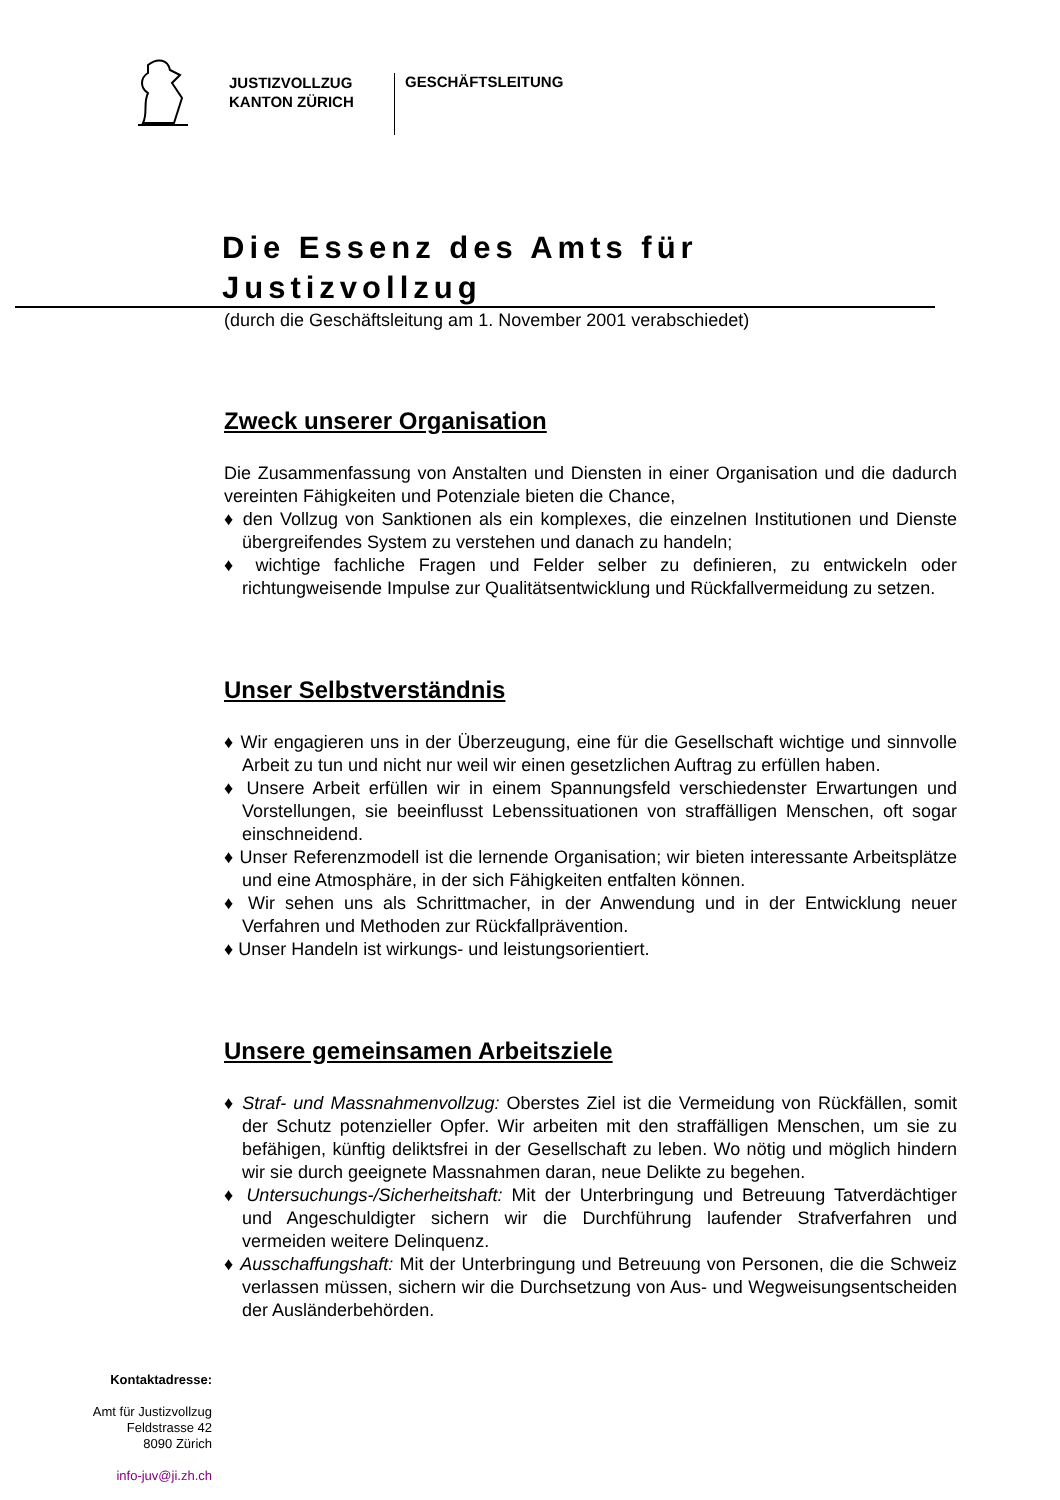JUSTIZVOLLZUG
KANTON ZÜRICH
GESCHÄFTSLEITUNG
Die Essenz des Amts für Justizvollzug
(durch die Geschäftsleitung am 1. November 2001 verabschiedet)
Zweck unserer Organisation
Die Zusammenfassung von Anstalten und Diensten in einer Organisation und die dadurch vereinten Fähigkeiten und Potenziale bieten die Chance,
♦ den Vollzug von Sanktionen als ein komplexes, die einzelnen Institutionen und Dienste übergreifendes System zu verstehen und danach zu handeln;
♦ wichtige fachliche Fragen und Felder selber zu definieren, zu entwickeln oder richtungweisende Impulse zur Qualitätsentwicklung und Rückfallvermeidung zu setzen.
Unser Selbstverständnis
♦ Wir engagieren uns in der Überzeugung, eine für die Gesellschaft wichtige und sinnvolle Arbeit zu tun und nicht nur weil wir einen gesetzlichen Auftrag zu erfüllen haben.
♦ Unsere Arbeit erfüllen wir in einem Spannungsfeld verschiedenster Erwartungen und Vorstellungen, sie beeinflusst Lebenssituationen von straffälligen Menschen, oft sogar einschneidend.
♦ Unser Referenzmodell ist die lernende Organisation; wir bieten interessante Arbeitsplätze und eine Atmosphäre, in der sich Fähigkeiten entfalten können.
♦ Wir sehen uns als Schrittmacher, in der Anwendung und in der Entwicklung neuer Verfahren und Methoden zur Rückfallprävention.
♦ Unser Handeln ist wirkungs- und leistungsorientiert.
Unsere gemeinsamen Arbeitsziele
♦ Straf- und Massnahmenvollzug: Oberstes Ziel ist die Vermeidung von Rückfällen, somit der Schutz potenzieller Opfer. Wir arbeiten mit den straffälligen Menschen, um sie zu befähigen, künftig deliktsfrei in der Gesellschaft zu leben. Wo nötig und möglich hindern wir sie durch geeignete Massnahmen daran, neue Delikte zu begehen.
♦ Untersuchungs-/Sicherheitshaft: Mit der Unterbringung und Betreuung Tatverdächtiger und Angeschuldigter sichern wir die Durchführung laufender Strafverfahren und vermeiden weitere Delinquenz.
♦ Ausschaffungshaft: Mit der Unterbringung und Betreuung von Personen, die die Schweiz verlassen müssen, sichern wir die Durchsetzung von Aus- und Wegweisungsentscheiden der Ausländerbehörden.
Kontaktadresse:
Amt für Justizvollzug
Feldstrasse 42
8090 Zürich
info-juv@ji.zh.ch